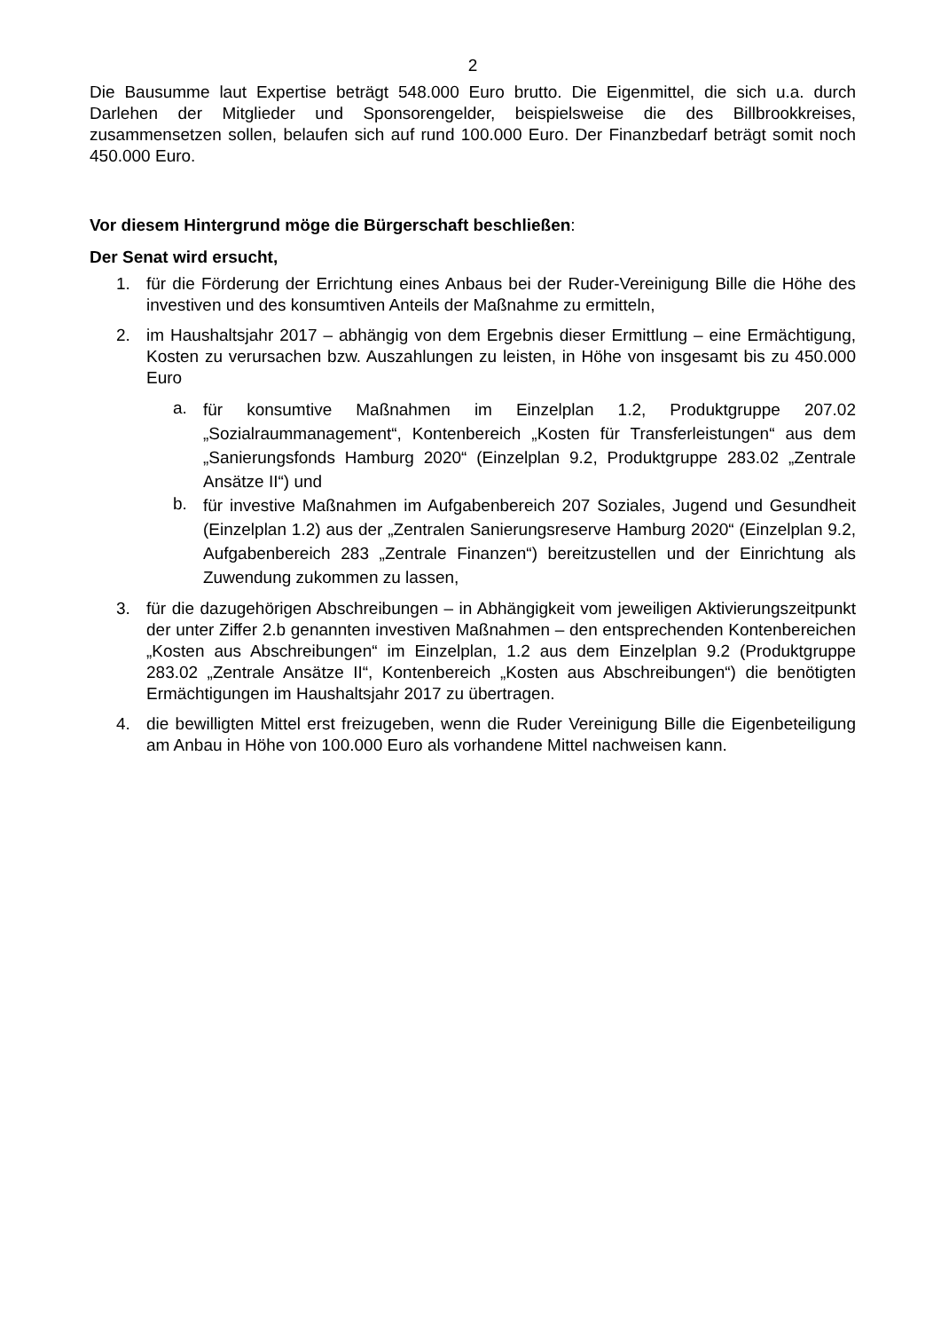2
Die Bausumme laut Expertise beträgt 548.000 Euro brutto. Die Eigenmittel, die sich u.a. durch Darlehen der Mitglieder und Sponsorengelder, beispielsweise die des Billbrookkreises, zusammensetzen sollen, belaufen sich auf rund 100.000 Euro. Der Finanzbedarf beträgt somit noch 450.000 Euro.
Vor diesem Hintergrund möge die Bürgerschaft beschließen:
Der Senat wird ersucht,
1. für die Förderung der Errichtung eines Anbaus bei der Ruder-Vereinigung Bille die Höhe des investiven und des konsumtiven Anteils der Maßnahme zu ermitteln,
2. im Haushaltsjahr 2017 – abhängig von dem Ergebnis dieser Ermittlung – eine Ermächtigung, Kosten zu verursachen bzw. Auszahlungen zu leisten, in Höhe von insgesamt bis zu 450.000 Euro
a.
für konsumtive Maßnahmen im Einzelplan 1.2, Produktgruppe 207.02 „Sozialraummanagement“, Kontenbereich „Kosten für Transferleistungen“ aus dem „Sanierungsfonds Hamburg 2020“ (Einzelplan 9.2, Produktgruppe 283.02 „Zentrale Ansätze II“) und
b.
für investive Maßnahmen im Aufgabenbereich 207 Soziales, Jugend und Gesundheit (Einzelplan 1.2) aus der „Zentralen Sanierungsreserve Hamburg 2020“ (Einzelplan 9.2, Aufgabenbereich 283 „Zentrale Finanzen“) bereitzustellen und der Einrichtung als Zuwendung zukommen zu lassen,
3. für die dazugehörigen Abschreibungen – in Abhängigkeit vom jeweiligen Aktivierungszeitpunkt der unter Ziffer 2.b genannten investiven Maßnahmen – den entsprechenden Kontenbereichen „Kosten aus Abschreibungen“ im Einzelplan, 1.2 aus dem Einzelplan 9.2 (Produktgruppe 283.02 „Zentrale Ansätze II“, Kontenbereich „Kosten aus Abschreibungen“) die benötigten Ermächtigungen im Haushaltsjahr 2017 zu übertragen.
4. die bewilligten Mittel erst freizugeben, wenn die Ruder Vereinigung Bille die Eigenbeteiligung am Anbau in Höhe von 100.000 Euro als vorhandene Mittel nachweisen kann.